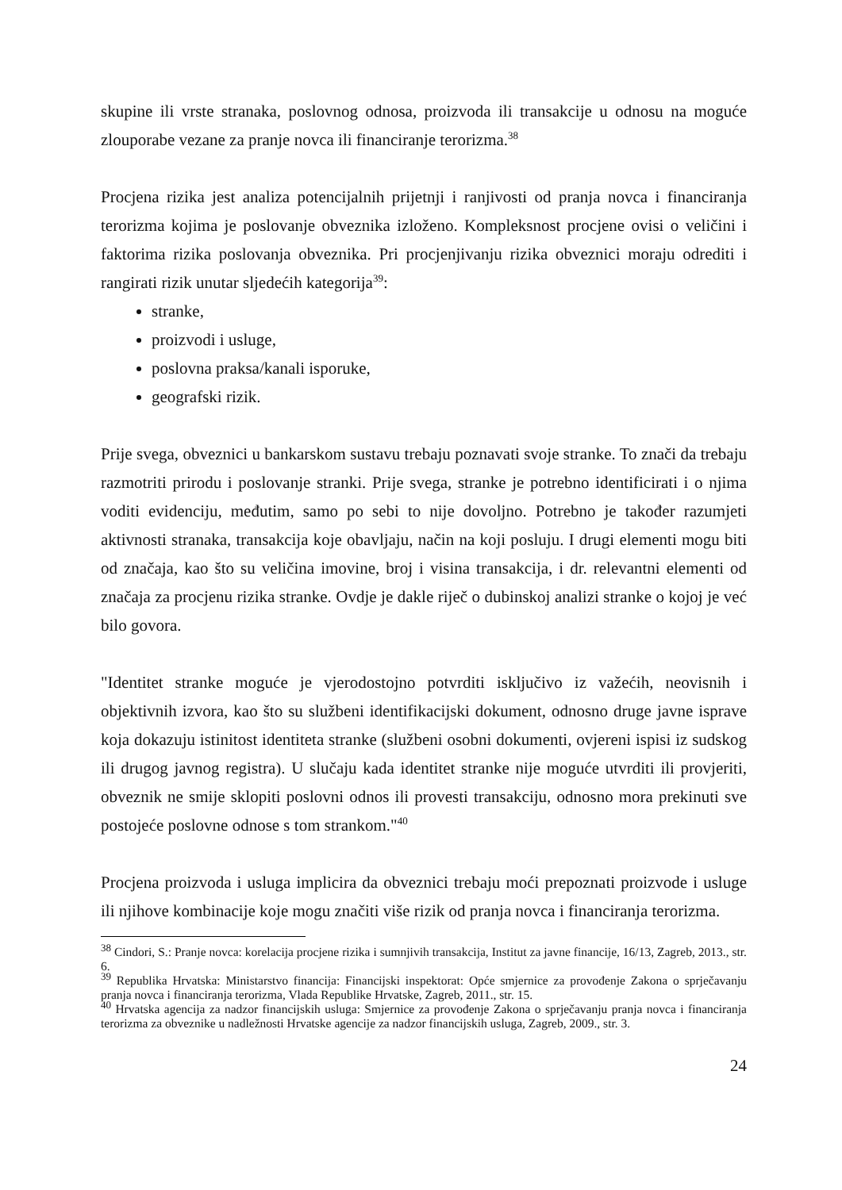skupine ili vrste stranaka, poslovnog odnosa, proizvoda ili transakcije u odnosu na moguće zlouporabe vezane za pranje novca ili financiranje terorizma.<sup>38</sup>
Procjena rizika jest analiza potencijalnih prijetnji i ranjivosti od pranja novca i financiranja terorizma kojima je poslovanje obveznika izloženo. Kompleksnost procjene ovisi o veličini i faktorima rizika poslovanja obveznika. Pri procjenjivanju rizika obveznici moraju odrediti i rangirati rizik unutar sljedećih kategorija<sup>39</sup>:
stranke,
proizvodi i usluge,
poslovna praksa/kanali isporuke,
geografski rizik.
Prije svega, obveznici u bankarskom sustavu trebaju poznavati svoje stranke. To znači da trebaju razmotriti prirodu i poslovanje stranki. Prije svega, stranke je potrebno identificirati i o njima voditi evidenciju, međutim, samo po sebi to nije dovoljno. Potrebno je također razumjeti aktivnosti stranaka, transakcija koje obavljaju, način na koji posluju. I drugi elementi mogu biti od značaja, kao što su veličina imovine, broj i visina transakcija, i dr. relevantni elementi od značaja za procjenu rizika stranke. Ovdje je dakle riječ o dubinskoj analizi stranke o kojoj je već bilo govora.
"Identitet stranke moguće je vjerodostojno potvrditi isključivo iz važećih, neovisnih i objektivnih izvora, kao što su službeni identifikacijski dokument, odnosno druge javne isprave koja dokazuju istinitost identiteta stranke (službeni osobni dokumenti, ovjereni ispisi iz sudskog ili drugog javnog registra). U slučaju kada identitet stranke nije moguće utvrditi ili provjeriti, obveznik ne smije sklopiti poslovni odnos ili provesti transakciju, odnosno mora prekinuti sve postojeće poslovne odnose s tom strankom."<sup>40</sup>
Procjena proizvoda i usluga implicira da obveznici trebaju moći prepoznati proizvode i usluge ili njihove kombinacije koje mogu značiti više rizik od pranja novca i financiranja terorizma.
<sup>38</sup> Cindori, S.: Pranje novca: korelacija procjene rizika i sumnjivih transakcija, Institut za javne financije, 16/13, Zagreb, 2013., str. 6.
<sup>39</sup> Republika Hrvatska: Ministarstvo financija: Financijski inspektorat: Opće smjernice za provođenje Zakona o sprječavanju pranja novca i financiranja terorizma, Vlada Republike Hrvatske, Zagreb, 2011., str. 15.
<sup>40</sup> Hrvatska agencija za nadzor financijskih usluga: Smjernice za provođenje Zakona o sprječavanju pranja novca i financiranja terorizma za obveznike u nadležnosti Hrvatske agencije za nadzor financijskih usluga, Zagreb, 2009., str. 3.
24